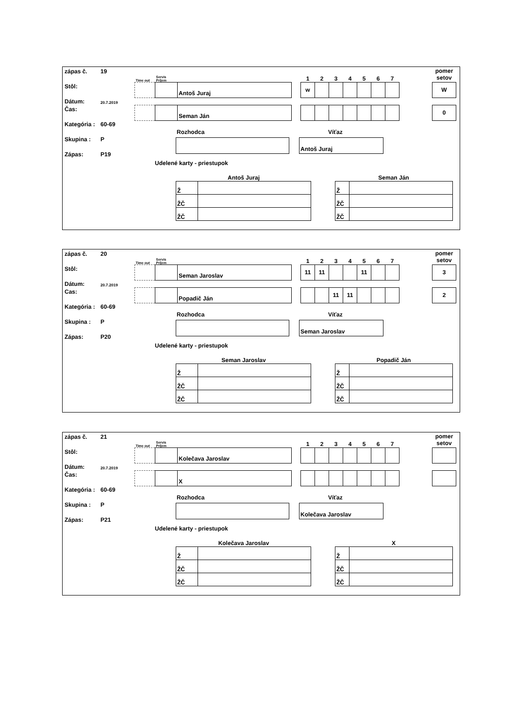zápas č. 19
Stôl:
Dátum: 20.7.2019
Čas:
Kategória : 60-69
Skupina : P
Zápas: P19
| Time out | Servis Príjem | | | 1 | 2 | 3 | 4 | 5 | 6 | 7 | | pomer setov |
| | | Antoš Juraj | | w | | | | | | | | W |
| | | Seman Ján | | | | | | | | | | 0 |
Rozhodca Víťaz
Antoš Juraj
Udelené karty - priestupok
Antoš Juraj
| Ž | |
| ŽČ | |
| ŽČ | |
Seman Ján
| Ž | |
| ŽČ | |
| ŽČ | |
zápas č. 20
Stôl:
Dátum: 20.7.2019
Cas:
Kategória : 60-69
Skupina : P
Zápas: P20
| Time out | Servis Príjem | | | 1 | 2 | 3 | 4 | 5 | 6 | 7 | | pomer setov |
| | | Seman Jaroslav | | 11 | 11 | | | 11 | | | | 3 |
| | | Popadič Ján | | | | 11 | 11 | | | | | 2 |
Rozhodca Víťaz
Seman Jaroslav
Udelené karty - priestupok
Seman Jaroslav
| Ž | |
| ŽČ | |
| ŽČ | |
Popadič Ján
| Ž | |
| ŽČ | |
| ŽČ | |
zápas č. 21
Stôl:
Dátum: 20.7.2019
Čas:
Kategória : 60-69
Skupina : P
Zápas: P21
| Time out | Servis Príjem | | | 1 | 2 | 3 | 4 | 5 | 6 | 7 | | pomer setov |
| | | Kolečava Jaroslav | | | | | | | | | | |
| | | X | | | | | | | | | | |
Rozhodca Víťaz
Kolečava Jaroslav
Udelené karty - priestupok
Kolečava Jaroslav
| Ž | |
| ŽČ | |
| ŽČ | |
X
| Ž | |
| ŽČ | |
| ŽČ | |